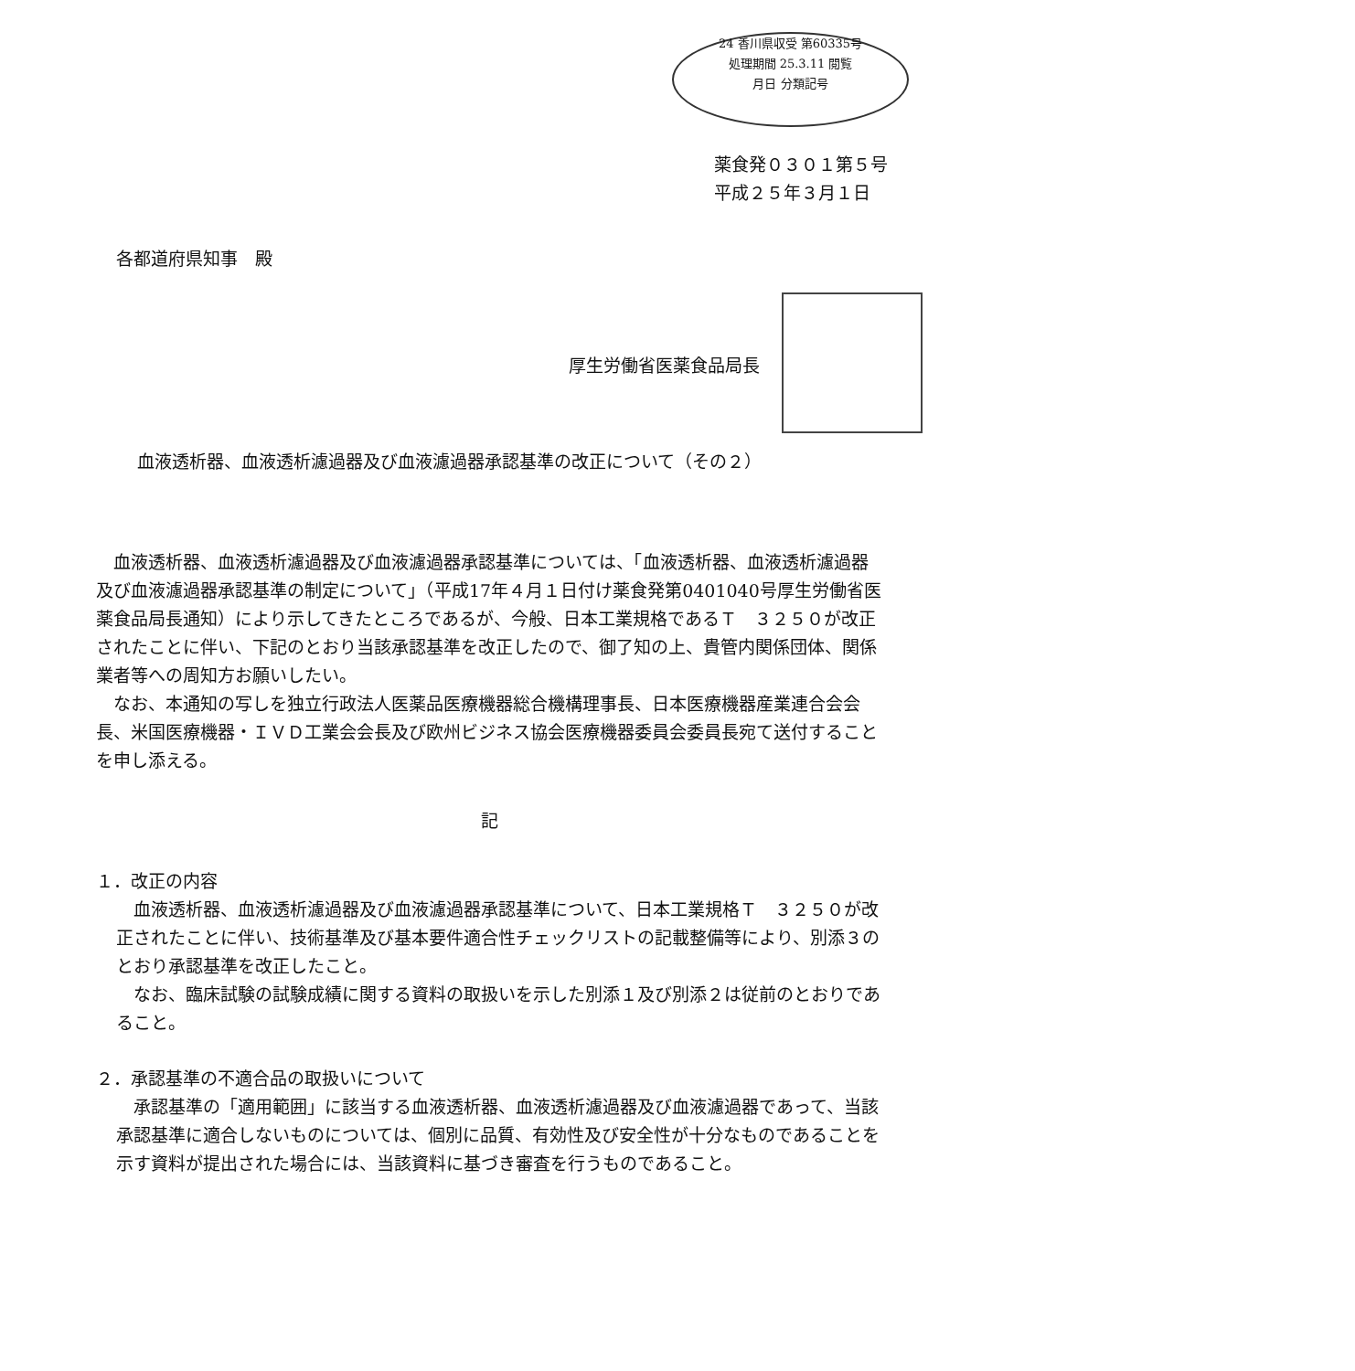24 香川県収受 第60335号
処理期間 25.3.11 閲覧
月日 分類記号
薬食発０３０１第５号
平成２５年３月１日
各都道府県知事　殿
厚生労働省医薬食品局長
血液透析器、血液透析濾過器及び血液濾過器承認基準の改正について（その２）
血液透析器、血液透析濾過器及び血液濾過器承認基準については、「血液透析器、血液透析濾過器及び血液濾過器承認基準の制定について」（平成17年４月１日付け薬食発第0401040号厚生労働省医薬食品局長通知）により示してきたところであるが、今般、日本工業規格であるＴ　３２５０が改正されたことに伴い、下記のとおり当該承認基準を改正したので、御了知の上、貴管内関係団体、関係業者等への周知方お願いしたい。
なお、本通知の写しを独立行政法人医薬品医療機器総合機構理事長、日本医療機器産業連合会会長、米国医療機器・ＩＶＤ工業会会長及び欧州ビジネス協会医療機器委員会委員長宛て送付することを申し添える。
記
１．改正の内容
血液透析器、血液透析濾過器及び血液濾過器承認基準について、日本工業規格Ｔ　３２５０が改正されたことに伴い、技術基準及び基本要件適合性チェックリストの記載整備等により、別添３のとおり承認基準を改正したこと。
なお、臨床試験の試験成績に関する資料の取扱いを示した別添１及び別添２は従前のとおりであること。
２．承認基準の不適合品の取扱いについて
承認基準の「適用範囲」に該当する血液透析器、血液透析濾過器及び血液濾過器であって、当該承認基準に適合しないものについては、個別に品質、有効性及び安全性が十分なものであることを示す資料が提出された場合には、当該資料に基づき審査を行うものであること。